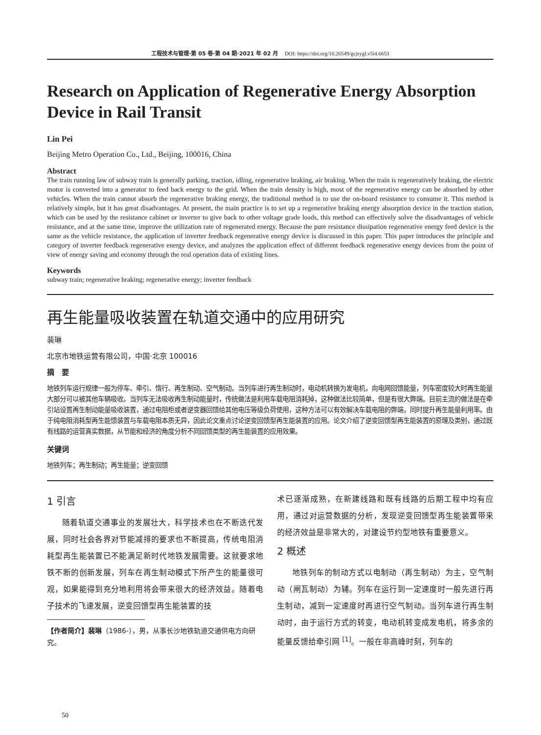工程技术与管理·第 05 卷·第 04 期·2021 年 02 月 DOI: https://doi.org/10.26549/gcjsygl.v5i4.6653
Research on Application of Regenerative Energy Absorption Device in Rail Transit
Lin Pei
Beijing Metro Operation Co., Ltd., Beijing, 100016, China
Abstract
The train running law of subway train is generally parking, traction, idling, regenerative braking, air braking. When the train is regeneratively braking, the electric motor is converted into a generator to feed back energy to the grid. When the train density is high, most of the regenerative energy can be absorbed by other vehicles. When the train cannot absorb the regenerative braking energy, the traditional method is to use the on-board resistance to consume it. This method is relatively simple, but it has great disadvantages. At present, the main practice is to set up a regenerative braking energy absorption device in the traction station, which can be used by the resistance cabinet or inverter to give back to other voltage grade loads, this method can effectively solve the disadvantages of vehicle resistance, and at the same time, improve the utilization rate of regenerated energy. Because the pure resistance dissipation regenerative energy feed device is the same as the vehicle resistance, the application of inverter feedback regenerative energy device is discussed in this paper. This paper introduces the principle and category of inverter feedback regenerative energy device, and analyzes the application effect of different feedback regenerative energy devices from the point of view of energy saving and economy through the real operation data of existing lines.
Keywords
subway train; regenerative braking; regenerative energy; inverter feedback
再生能量吸收装置在轨道交通中的应用研究
裴琳
北京市地铁运营有限公司，中国·北京 100016
摘　要
地铁列车运行规律一般为停车、牵引、惰行、再生制动、空气制动。当列车进行再生制动时，电动机转换为发电机，向电网回馈能量，列车密度较大时再生能量大部分可以被其他车辆吸收。当列车无法吸收再生制动能量时，传统做法是利用车载电阻消耗掉，这种做法比较简单，但是有很大弊端。目前主流的做法是在牵引站设置再生制动能量吸收装置，通过电阻柜或者逆变器回馈给其他电压等级负荷使用，这种方法可以有效解决车载电阻的弊端，同时提升再生能量利用率。由于纯电阻消耗型再生能馈装置与车载电阻本质无异，因此论文重点讨论逆变回馈型再生能装置的应用。论文介绍了逆变回馈型再生能装置的原理及类别，通过既有线路的运营真实数据，从节能和经济的角度分析不同回馈类型的再生能装置的应用效果。
关键词
地铁列车；再生制动；再生能量；逆变回馈
1 引言
随着轨道交通事业的发展壮大，科学技术也在不断迭代发展，同时社会各界对节能减排的要求也不断提高，传统电阻消耗型再生能装置已不能满足新时代地铁发展需要。这就要求地铁不断的创新发展，列车在再生制动模式下所产生的能量很可观，如果能得到充分地利用将会带来很大的经济效益。随着电子技术的飞速发展，逆变回馈型再生能装置的技
【作者简介】裴琳（1986-），男，从事长沙地铁轨道交通供电方向研究。
术已逐渐成熟，在新建线路和既有线路的后期工程中均有应用，通过对运营数据的分析，发现逆变回馈型再生能装置带来的经济效益是非常大的，对建设节约型地铁有重要意义。
2 概述
地铁列车的制动方式以电制动（再生制动）为主，空气制动（闸瓦制动）为辅。列车在运行到一定速度时一般先进行再生制动，减到一定速度时再进行空气制动。当列车进行再生制动时，由于运行方式的转变，电动机转变成发电机，将多余的能量反馈给牵引网 <sup>[1]</sup>。一般在非高峰时刻，列车的
50